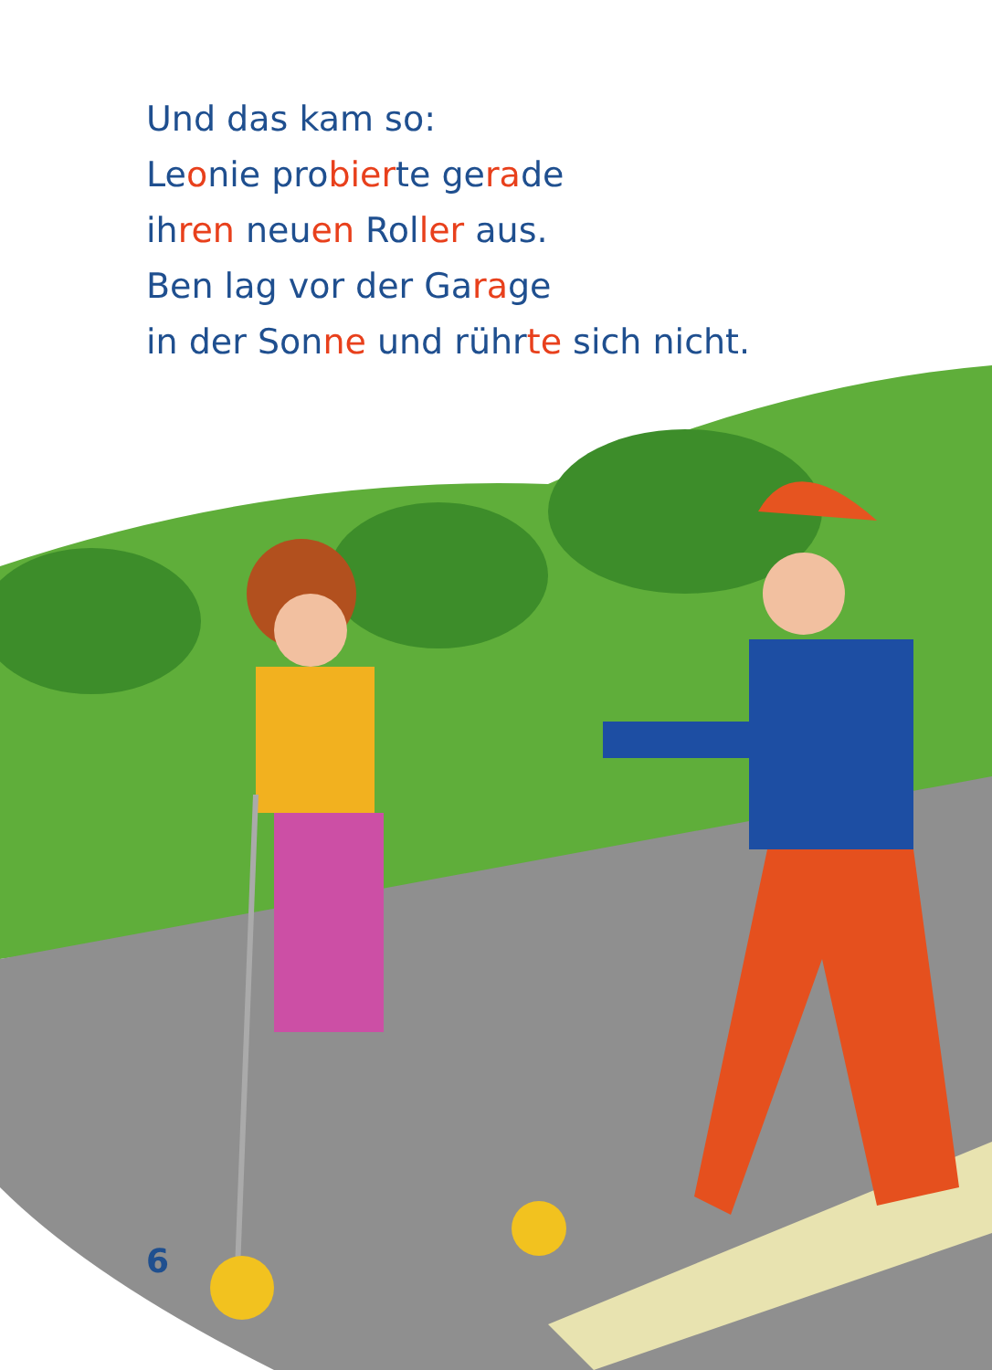Und das kam so:
Leonie probierte gerade
ihren neuen Roller aus.
Ben lag vor der Garage
in der Sonne und rührte sich nicht.
6